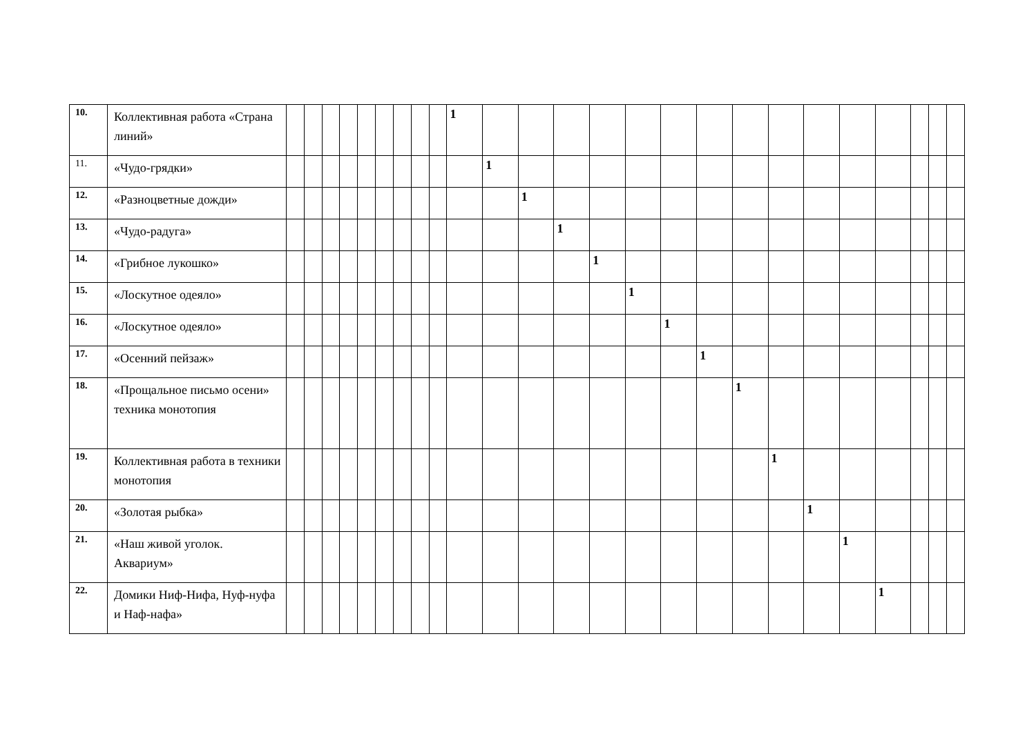| 10. | Коллективная работа «Страна линий» | | | | | | | | | | 1 | | | | | | | | | | | | | | | |
| 11. | «Чудо-грядки» | | | | | | | | | | | 1 | | | | | | | | | | | | | | |
| 12. | «Разноцветные дожди» | | | | | | | | | | | | 1 | | | | | | | | | | | | | |
| 13. | «Чудо-радуга» | | | | | | | | | | | | | 1 | | | | | | | | | | | | |
| 14. | «Грибное лукошко» | | | | | | | | | | | | | | 1 | | | | | | | | | | | |
| 15. | «Лоскутное одеяло» | | | | | | | | | | | | | | | 1 | | | | | | | | | | |
| 16. | «Лоскутное одеяло» | | | | | | | | | | | | | | | | 1 | | | | | | | | | |
| 17. | «Осенний пейзаж» | | | | | | | | | | | | | | | | | 1 | | | | | | | | |
| 18. | «Прощальное письмо осени» техника монотопия | | | | | | | | | | | | | | | | | | 1 | | | | | | | |
| 19. | Коллективная работа в техники монотопия | | | | | | | | | | | | | | | | | | | 1 | | | | | | |
| 20. | «Золотая рыбка» | | | | | | | | | | | | | | | | | | | | 1 | | | | | |
| 21. | «Наш живой уголок. Аквариум» | | | | | | | | | | | | | | | | | | | | | 1 | | | | |
| 22. | Домики Ниф-Нифа, Нуф-нуфа и Наф-нафа» | | | | | | | | | | | | | | | | | | | | | | 1 | | | |